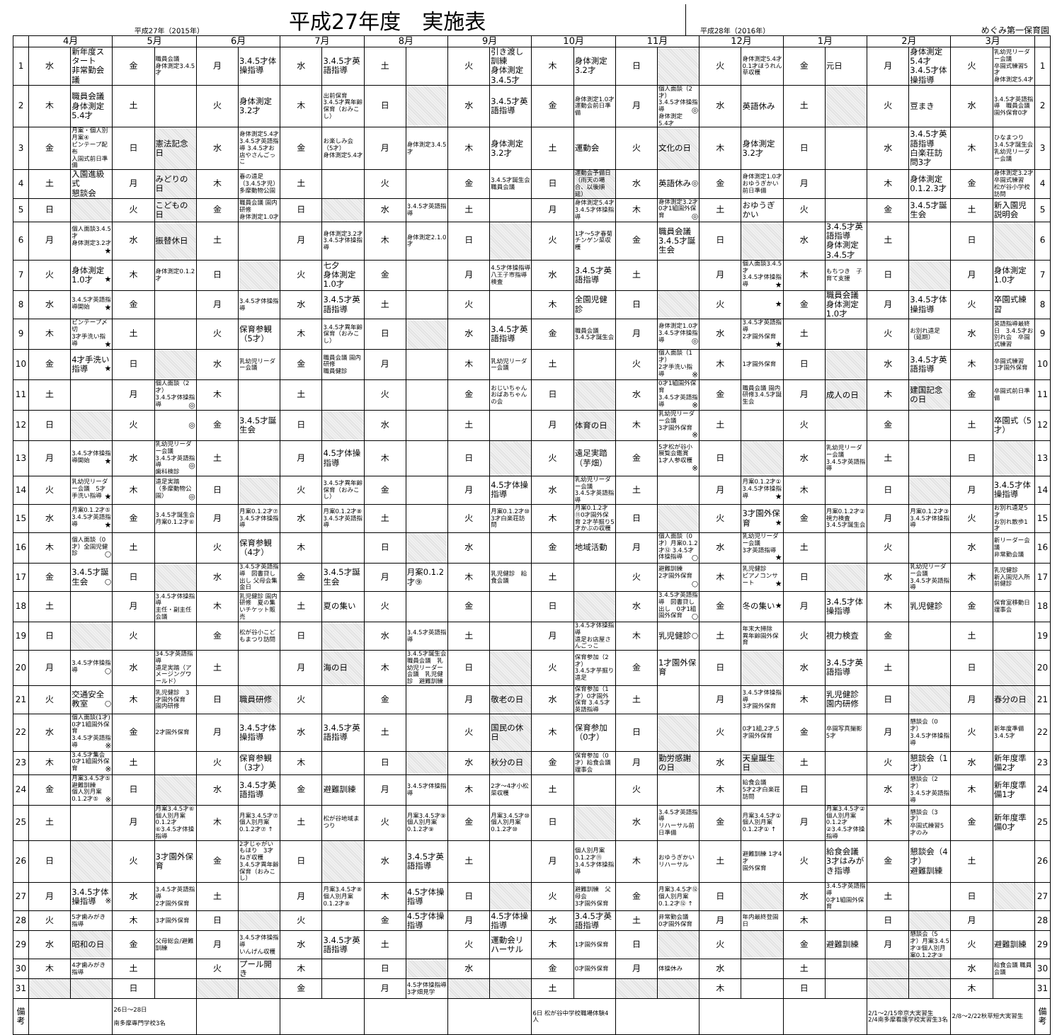平成27年（2015年）
平成27年度　実施表
平成28年（2016年）
めぐみ第一保育園
| | 4月 | | 5月 | | 6月 | | 7月 | | 8月 | | 9月 | | 10月 | | 11月 | | 12月 | | 1月 | | 2月 | | 3月 | | |
| --- | --- | --- | --- | --- | --- | --- | --- | --- | --- | --- | --- | --- | --- | --- | --- | --- | --- | --- | --- | --- | --- | --- | --- | --- | --- |
| 1 | 水 | 新年度スタート 非常勤会議 | 金 | 職員会議 身体測定3.4.5才 | 月 | 3.4.5才体操指導 | 水 | 3.4.5才英語指導 | 土 | | 火 | 引き渡し訓練 身体測定3.4.5才 | 木 | 身体測定3.2才 | 日 | | 火 | 身体測定5.4才 0.1才ほうれん草収穫 | 金 | 元日 | 月 | 身体測定5.4才 3.4.5才体操指導 | 火 | 乳幼児リーダー会議 卒園式練習5才 身体測定5.4才 | 1 |
| 2 | 木 | 職員会議 身体測定5.4才 | 土 | | 火 | 身体測定3.2才 | 木 | 出前保育 3.4.5才異年齢保育（おみこし） | 日 | | 水 | 3.4.5才英語指導 | 金 | 身体測定1.0才 運動会前日準備 | 月 | 個人面談（2才） 3.4.5才体操指導 ◎ 身体測定5.4才 | 水 | 英語休み | 土 | | 火 | 豆まき | 水 | 3.4.5才英語指導 職員会議 園外保育0才 | 2 |
| 3 | 金 | 月案・個人別月案④ ピンテープ配布 入園式前日準備 | 日 | 憲法記念日 | 水 | 身体測定5.4才3.4.5才英語指導 3.4.5才お店やさんごっこ | 金 | お楽しみ会（5才） 身体測定5.4才 | 月 | 身体測定3.4.5才 | 木 | 身体測定3.2才 | 土 | 運動会 | 火 | 文化の日 | 木 | 身体測定3.2才 | 日 | | 水 | 3.4.5才英語指導 白楽荘訪問3才 | 木 | ひなまつり 3.4.5才誕生会 乳幼児リーダー会議 | 3 |
| 4 | 土 | 入園進級式 懇談会 | 月 | みどりの日 | 木 | 春の遠足（3.4.5才児） 多摩動物公園 | 土 | | 火 | | 金 | 3.4.5才誕生会 職員会議 | 日 | 運動会予備日（雨天の場合、以後順延） | 水 | 英語休み ◎ | 金 | 身体測定1.0才 おゆうぎかい前日準備 | 月 | | 木 | 身体測定0.1.2.3才 | 金 | 身体測定3.2才 卒園式練習 松が谷小学校訪問 | 4 |
| 5 | 日 | | 火 | こどもの日 | 金 | 職員会議 園内研修 身体測定1.0才 | 日 | | 水 | 3.4.5才英語指導 | 土 | | 月 | 身体測定5.4才 3.4.5才体操指導 | 木 | 身体測定3.2才 0才1組園外保育 ◎ | 土 | おゆうぎかい | 火 | | 金 | 3.4.5才誕生会 | 土 | 新入園児説明会 | 5 |
| 6 | 月 | 個人面談3.4.5才 身体測定3.2才 ★ | 水 | 振替休日 | 土 | | 月 | 身体測定3.2才 3.4.5才体操指導 | 木 | 身体測定2.1.0才 | 日 | | 火 | 1才～5才春菊 チンゲン菜収穫 | 金 | 職員会議 3.4.5才誕生会 | 日 | | 水 | 3.4.5才英語指導 身体測定3.4.5才 | 土 | | 日 | | 6 |
| 7 | 火 | 身体測定1.0才 ★ | 木 | 身体測定0.1.2才 | 日 | | 火 | 七夕 身体測定1.0才 | 金 | | 月 | 4.5才体操指導 八王子市指導検査 | 水 | 3.4.5才英語指導 | 土 | | 月 | 個人面談3.4.5才 3.4.5才体操指導 ★ | 木 | もちつき 子育て支援 | 日 | | 月 | 身体測定1.0才 | 7 |
| 8 | 水 | 3.4.5才英語指導開始 ★ | 金 | | 月 | 3.4.5才体操指導 | 水 | 3.4.5才英語指導 | 土 | | 火 | | 木 | 全園児健診 | 日 | | 火 | ★ | 金 | 職員会議 身体測定1.0才 | 月 | 3.4.5才体操指導 | 火 | 卒園式練習 | 8 |
| 9 | 木 | ピンテープ〆切 3才手洗い指導 ★ | 土 | | 火 | 保育参観（5才） | 木 | 3.4.5才異年齢保育（おみこし） | 日 | | 水 | 3.4.5才英語指導 | 金 | 職員会議 3.4.5才誕生会 | 月 | 身体測定1.0才 3.4.5才体操指導 ◎ | 水 | 3.4.5才英語指導 2才園外保育 ★ | 土 | | 火 | お別れ遠足（延期） | 水 | 英語指導最終日 3.4.5才お別れ会 卒園式練習 | 9 |
| 10 | 金 | 4才手洗い指導 ★ | 日 | | 水 | 乳幼児リーダー会議 | 金 | 職員会議 園内研修 職員健診 | 月 | | 木 | 乳幼児リーダー会議 | 土 | | 火 | 個人面談（1才） 2才手洗い指導 ※ | 木 | 1才園外保育 | 日 | | 水 | 3.4.5才英語指導 | 木 | 卒園式練習 3才園外保育 | 10 |
| 11 | 土 | | 月 | 個人面談（2才） 3.4.5才体操指導 ◎ | 木 | | 土 | | 火 | | 金 | おじいちゃんおばあちゃんの会 | 日 | | 水 | 0才1組園外保育 3.4.5才英語指導 ※ | 金 | 職員会議 園内研修3.4.5才誕生会 | 月 | 成人の日 | 木 | 建国記念の日 | 金 | 卒園式前日準備 | 11 |
| 12 | 日 | | 火 | ◎ | 金 | 3.4.5才誕生会 | 日 | | 水 | | 土 | | 月 | 体育の日 | 木 | 乳幼児リーダー会議 3才園外保育 ※ | 土 | | 火 | | 金 | | 土 | 卒園式（5才） | 12 |
| 13 | 月 | 3.4.5才体操指導開始 ★ | 水 | 乳幼児リーダー会議 3.4.5才英語指導 ◎ 歯科検診 | 土 | | 月 | 4.5才体操指導 | 木 | | 日 | | 火 | 遠足実踏（芋畑） | 金 | 5才松が谷小展覧会鑑賞 1才人参収穫 ※ | 日 | | 水 | 乳幼児リーダー会議 3.4.5才英語指導 | 土 | | 日 | | 13 |
| 14 | 火 | 乳幼児リーダー会議 5才手洗い指導 ★ | 木 | 遠足実踏 （多摩動物公園） ◎ | 日 | | 火 | 3.4.5才異年齢保育（おみこし） | 金 | | 月 | 4.5才体操指導 | 水 | 乳幼児リーダー会議 3.4.5才英語指導 | 土 | | 月 | 月案0.1.2才① 3.4.5才体操指導 ★ | 木 | | 日 | | 月 | 3.4.5才体操指導 | 14 |
| 15 | 水 | 月案0.1.2才⑤ 3.4.5才英語指導 ★ | 金 | 3.4.5才誕生会 月案0.1.2才⑥ | 月 | 月案0.1.2才⑦ 3.4.5才体操指導 | 水 | 月案0.1.2才⑧ 3.4.5才英語指導 | 土 | | 火 | 月案0.1.2才⑩ 3才白楽荘訪問 | 木 | 月案0.1.2才⑪0才園外保育 2才芋掘り5才かぶの収穫 | 日 | | 火 | 3才園外保育 ★ | 金 | 月案0.1.2才② 視力検査 3.4.5才誕生会 | 月 | 月案0.1.2才③ 3.4.5才体操指導 | 火 | お別れ遠足5才 お別れ散歩1才 | 15 |
| 16 | 木 | 個人面談（0才）全園児健診 ○ | 土 | | 火 | 保育参観（4才） | 木 | | 日 | | 水 | | 金 | 地域活動 | 月 | 個人面談（0才）月案0.1.2才⑫ 3.4.5才体操指導 ○ | 水 | 乳幼児リーダー会議 3才英語指導 ★ | 土 | | 火 | | 水 | 新リーダー会議 非常勤会議 | 16 |
| 17 | 金 | 3.4.5才誕生会 ○ | 日 | | 水 | 3.4.5才英語指導 図書貸し出し 父母会集金日 | 金 | 3.4.5才誕生会 | 月 | 月案0.1.2才⑨ | 木 | 乳児健診 給食会議 | 土 | | 火 | 避難訓練 2才園外保育 ○ | 木 | 乳児健診 ピアノコンサート ★ | 日 | | 水 | 乳幼児リーダー会議 3.4.5才英語指導 | 木 | 乳児健診 新入園児入所前健診 | 17 |
| 18 | 土 | | 月 | 3.4.5才体操指導 主任・副主任会議 | 木 | 乳児健診 園内研修 夏の集いチケット販売 | 土 | 夏の集い | 火 | | 金 | | 日 | | 水 | 3.4.5才英語指導 図書貸し出し 0才1組園外保育 ○ | 金 | 冬の集い ★ | 月 | 3.4.5才体操指導 | 木 | 乳児健診 | 金 | 保育室移動日 理事会 | 18 |
| 19 | 日 | | 火 | | 金 | 松が谷小こどもまつり訪問 | 日 | | 水 | 3.4.5才英語指導 | 土 | | 月 | 3.4.5才体操指導 遠足お店屋さんごっこ | 木 | 乳児健診 ○ | 土 | 年末大掃除 異年齢園外保育 | 火 | 視力検査 | 金 | | 土 | | 19 |
| 20 | 月 | 3.4.5才体操指導 ○ | 水 | 34.5才英語指導 遠足実踏（アメージングワールド） | 土 | | 月 | 海の日 | 木 | 3.4.5才誕生会 職員会議 乳幼児リーダー会議 乳児健診 避難訓練 | 日 | | 火 | 保育参加（2才） 3.4.5才芋掘り遠足 | 金 | 1才園外保育 | 日 | | 水 | 3.4.5才英語指導 | 土 | | 日 | | 20 |
| 21 | 火 | 交通安全教室 ○ | 木 | 乳児健診 3才園外保育 園内研修 | 日 | 職員研修 | 火 | | 金 | | 月 | 敬老の日 | 水 | 保育参加（1才）0才園外保育 3.4.5才英語指導 | 土 | | 月 | 3.4.5才体操指導 3才園外保育 | 木 | 乳児健診 園内研修 | 日 | | 月 | 春分の日 | 21 |
| 22 | 水 | 個人面談(1才) 0才1組園外保育 3.4.5才英語指導 ※ | 金 | 2才園外保育 | 月 | 3.4.5才体操指導 | 水 | 3.4.5才英語指導 | 土 | | 火 | 国民の休日 | 木 | 保育参加（0才） | 日 | | 火 | 0才1組,2才,5才園外保育 | 金 | 卒園写真撮影5才 | 月 | 懇談会（0才） 3.4.5才体操指導 | 火 | 新年度準備3.4.5才 | 22 |
| 23 | 木 | 3.4.5才集会 0才1組園外保育 ※ | 土 | | 火 | 保育参観（3才） | 木 | | 日 | | 水 | 秋分の日 | 金 | 保育参加（0才）給食会議 理事会 | 月 | 勤労感謝の日 | 水 | 天皇誕生日 | 土 | | 火 | 懇談会（1才） | 水 | 新年度準備2才 | 23 |
| 24 | 金 | 月案3.4.5才⑤避難訓練 個人別月案0.1.2才⑤ ※ | 日 | | 水 | 3.4.5才英語指導 | 金 | 避難訓練 | 月 | 3.4.5才体操指導 | 木 | 2才～4才小松菜収穫 | 土 | | 火 | | 木 | 給食会議 5才2才白楽荘訪問 | 日 | | 水 | 懇談会（2才） 3.4.5才英語指導 | 木 | 新年度準備1才 | 24 |
| 25 | 土 | | 月 | 月案3.4.5才⑥個人別月案0.1.2才⑥3.4.5才体操指導 | 木 | 月案3.4.5才⑦ 個人別月案0.1.2才⑦ ↑ | 土 | 松が谷地域まつり | 火 | 月案3.4.5才⑨ 個人別月案0.1.2才⑨ | 金 | 月案3.4.5才⑩ 個人別月案0.1.2才⑩ | 日 | | 水 | 3.4.5才英語指導 リハーサル前日準備 | 金 | 月案3.4.5才① 個人別月案0.1.2才① ↑ | 月 | 月案3.4.5才②個人別月案0.1.2才②3.4.5才体操指導 | 木 | 懇談会（3才） 卒園式練習5才のみ | 金 | 新年度準備0才 | 25 |
| 26 | 日 | | 火 | 3才園外保育 | 金 | 2才じゃがいもほり 3才ねぎ収穫 3.4.5才異年齢保育（おみこし） | 日 | | 水 | 3.4.5才英語指導 | 土 | | 月 | 個人別月案0.1.2才⑪ 3.4.5才体操指導 | 木 | おゆうぎかいリハーサル | 土 | 避難訓練 1才4才 園外保育 | 火 | 給食会議 3才はみがき指導 | 金 | 懇談会（4才） 避難訓練 | 土 | | 26 |
| 27 | 月 | 3.4.5才体操指導 ※ | 水 | 3.4.5才英語指導 2才園外保育 | 土 | | 月 | 月案3.4.5才⑧ 個人別月案0.1.2才⑧ | 木 | 4.5才体操指導 | 日 | | 火 | 避難訓練 父母会 3才園外保育 | 金 | 月案3.4.5才⑫ 個人別月案0.1.2才⑫ ↑ | 日 | | 水 | 3.4.5才英語指導 0才1組園外保育 | 土 | | 日 | | 27 |
| 28 | 火 | 5才歯みがき指導 | 木 | 3才園外保育 | 日 | | 火 | | 金 | 4.5才体操指導 | 月 | 4.5才体操指導 | 水 | 3.4.5才英語指導 | 土 | 非常勤会議 0才園外保育 | 月 | 年内最終登園日 | 木 | | 日 | | 月 | | 28 |
| 29 | 水 | 昭和の日 | 金 | 父母総会/避難訓練 | 月 | 3.4.5才体操指導 いんげん収穫 | 水 | 3.4.5才英語指導 | 土 | | 火 | 運動会リハーサル | 木 | 1才園外保育 | 日 | | 火 | | 金 | 避難訓練 | 月 | 懇談会（5才）月案3.4.5才③個人別月案0.1.2才③ | 火 | 避難訓練 | 29 |
| 30 | 木 | 4才歯みがき指導 | 土 | | 火 | プール開き | 木 | | 日 | | 水 | | 金 | 0才園外保育 | 月 | 体操休み | 水 | | 土 | | | | 水 | 給食会議 職員会議 | 30 |
| 31 | | | 日 | | | | 金 | | 月 | 4.5才体操指導 3才畑見学 | | | 土 | | | | 木 | | 日 | | | | 木 | | 31 |
| 備 考 | | | 26日～28日 南多摩専門学校3名 | | | | | | | | | | 6日 松が谷中学校職場体験4人 | | | | | | | | 2/1～2/15帝京大実習生 2/4南多摩看護学校実習生3名 | | 2/8～2/22秋草短大実習生 | | 備 考 |